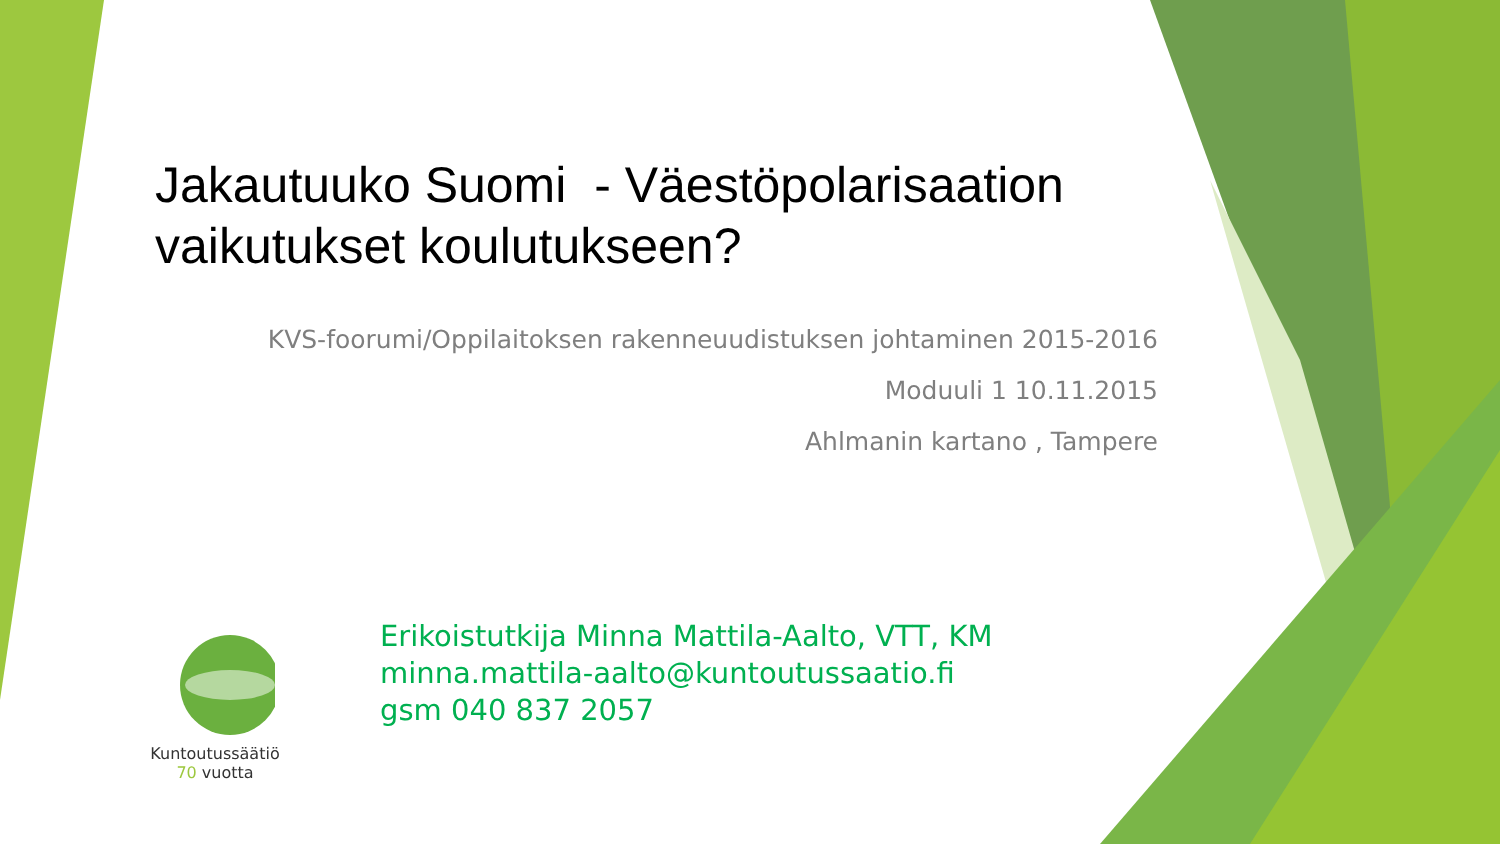Jakautuuko Suomi - Väestöpolarisaation vaikutukset koulutukseen?
KVS-foorumi/Oppilaitoksen rakenneuudistuksen johtaminen 2015-2016
Moduuli 1 10.11.2015
Ahlmanin kartano , Tampere
Kuntoutussäätiö
70 vuotta
Erikoistutkija Minna Mattila-Aalto, VTT, KM
minna.mattila-aalto@kuntoutussaatio.fi
gsm 040 837 2057